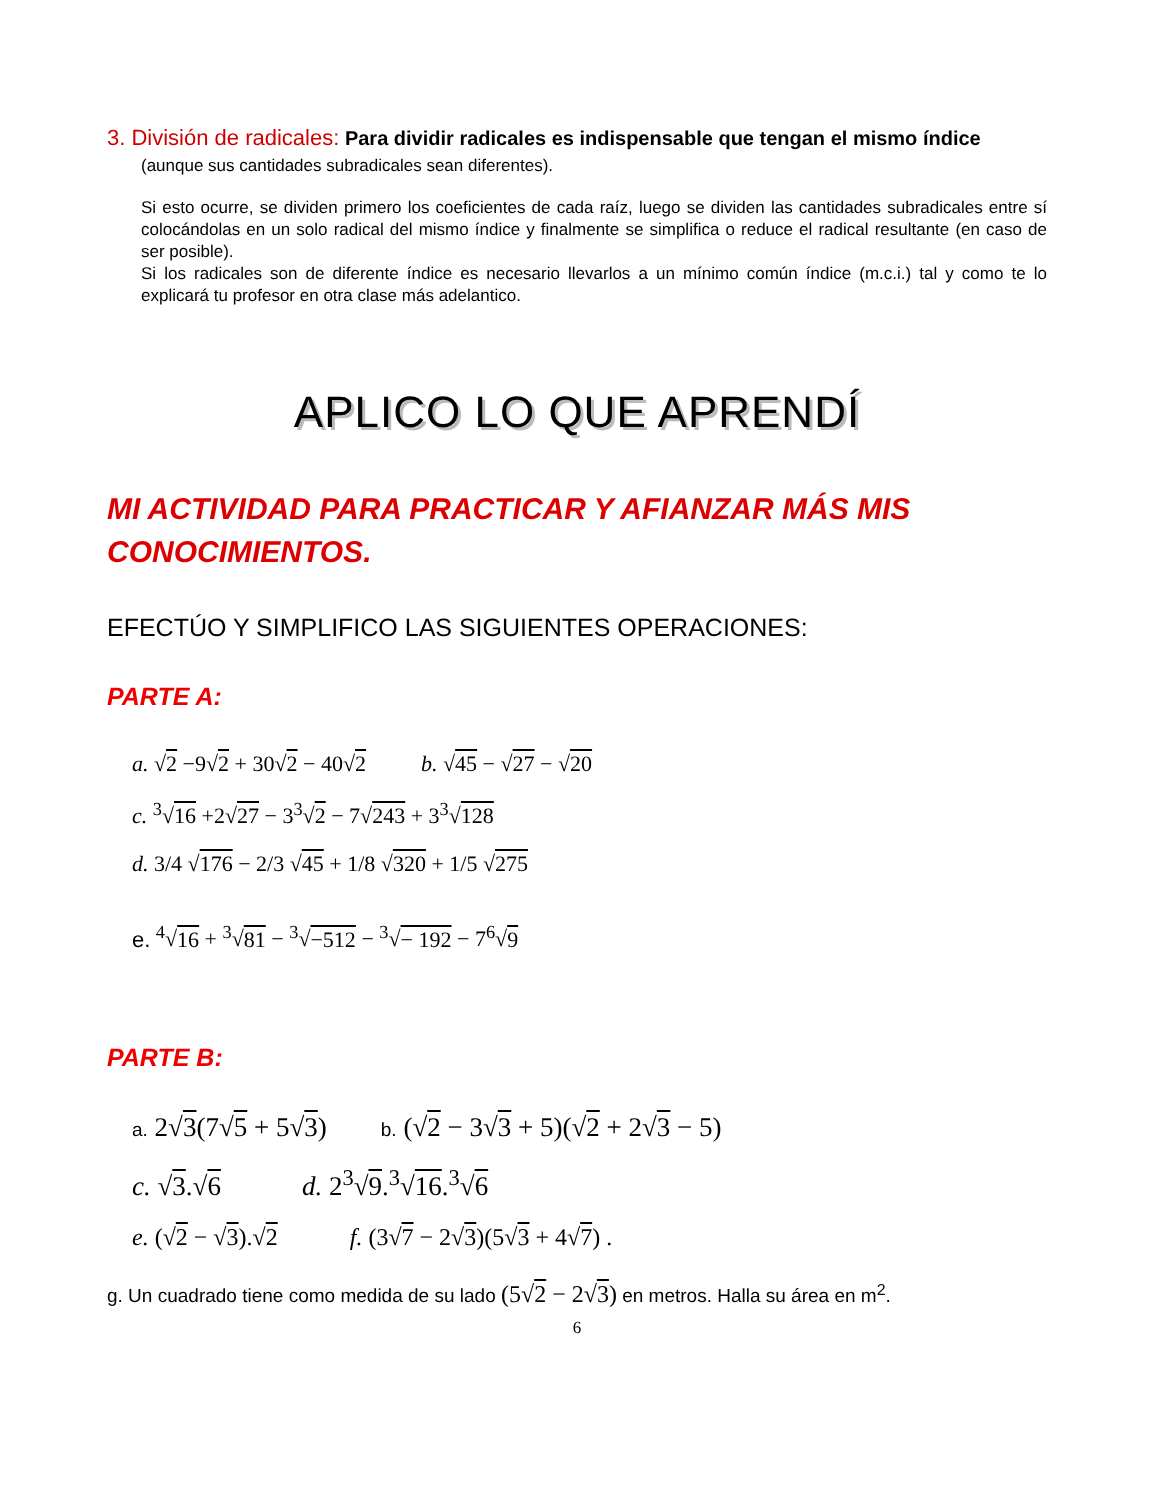3. División de radicales: Para dividir radicales es indispensable que tengan el mismo índice
(aunque sus cantidades subradicales sean diferentes).
Si esto ocurre, se dividen primero los coeficientes de cada raíz, luego se dividen las cantidades subradicales entre sí colocándolas en un solo radical del mismo índice y finalmente se simplifica o reduce el radical resultante (en caso de ser posible).
Si los radicales son de diferente índice es necesario llevarlos a un mínimo común índice (m.c.i.) tal y como te lo explicará tu profesor en otra clase más adelantico.
APLICO LO QUE APRENDÍ
MI ACTIVIDAD PARA PRACTICAR Y AFIANZAR MÁS MIS CONOCIMIENTOS.
EFECTÚO Y SIMPLIFICO LAS SIGUIENTES OPERACIONES:
PARTE A:
a. √2 −9√2 + 30√2 − 40√2 b. √45 − √27 − √20
c. <sup>3</sup>√16 +2√27 − 3<sup>3</sup>√2 − 7√243 + 3<sup>3</sup>√128
d. 3/4 √176 − 2/3 √45 + 1/8 √320 + 1/5 √275
e. <sup>4</sup>√16 + <sup>3</sup>√81 − <sup>3</sup>√−512 − <sup>3</sup>√− 192 − 7<sup>6</sup>√9
PARTE B:
a. 2√3(7√5 + 5√3) b. (√2 − 3√3 + 5)(√2 + 2√3 − 5)
c. √3.√6 d. 2<sup>3</sup>√9.<sup>3</sup>√16.<sup>3</sup>√6
e. (√2 − √3).√2 f. (3√7 − 2√3)(5√3 + 4√7) .
g. Un cuadrado tiene como medida de su lado (5√2 − 2√3) en metros. Halla su área en m<sup>2</sup>.
6